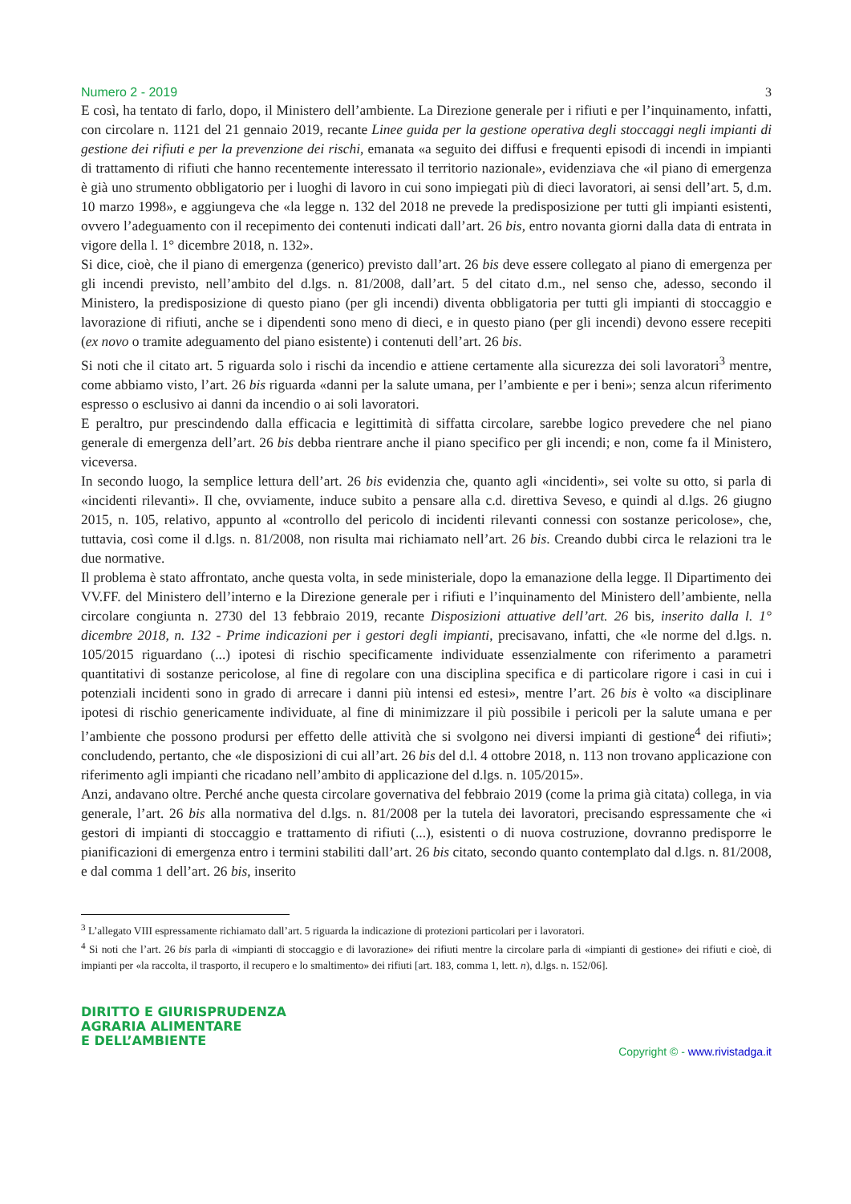Numero 2 - 2019 3
E così, ha tentato di farlo, dopo, il Ministero dell’ambiente. La Direzione generale per i rifiuti e per l’inquinamento, infatti, con circolare n. 1121 del 21 gennaio 2019, recante Linee guida per la gestione operativa degli stoccaggi negli impianti di gestione dei rifiuti e per la prevenzione dei rischi, emanata «a seguito dei diffusi e frequenti episodi di incendi in impianti di trattamento di rifiuti che hanno recentemente interessato il territorio nazionale», evidenziava che «il piano di emergenza è già uno strumento obbligatorio per i luoghi di lavoro in cui sono impiegati più di dieci lavoratori, ai sensi dell’art. 5, d.m. 10 marzo 1998», e aggiungeva che «la legge n. 132 del 2018 ne prevede la predisposizione per tutti gli impianti esistenti, ovvero l’adeguamento con il recepimento dei contenuti indicati dall’art. 26 bis, entro novanta giorni dalla data di entrata in vigore della l. 1° dicembre 2018, n. 132».
Si dice, cioè, che il piano di emergenza (generico) previsto dall’art. 26 bis deve essere collegato al piano di emergenza per gli incendi previsto, nell’ambito del d.lgs. n. 81/2008, dall’art. 5 del citato d.m., nel senso che, adesso, secondo il Ministero, la predisposizione di questo piano (per gli incendi) diventa obbligatoria per tutti gli impianti di stoccaggio e lavorazione di rifiuti, anche se i dipendenti sono meno di dieci, e in questo piano (per gli incendi) devono essere recepiti (ex novo o tramite adeguamento del piano esistente) i contenuti dell’art. 26 bis.
Si noti che il citato art. 5 riguarda solo i rischi da incendio e attiene certamente alla sicurezza dei soli lavoratori<sup>3</sup> mentre, come abbiamo visto, l’art. 26 bis riguarda «danni per la salute umana, per l’ambiente e per i beni»; senza alcun riferimento espresso o esclusivo ai danni da incendio o ai soli lavoratori.
E peraltro, pur prescindendo dalla efficacia e legittimità di siffatta circolare, sarebbe logico prevedere che nel piano generale di emergenza dell’art. 26 bis debba rientrare anche il piano specifico per gli incendi; e non, come fa il Ministero, viceversa.
In secondo luogo, la semplice lettura dell’art. 26 bis evidenzia che, quanto agli «incidenti», sei volte su otto, si parla di «incidenti rilevanti». Il che, ovviamente, induce subito a pensare alla c.d. direttiva Seveso, e quindi al d.lgs. 26 giugno 2015, n. 105, relativo, appunto al «controllo del pericolo di incidenti rilevanti connessi con sostanze pericolose», che, tuttavia, così come il d.lgs. n. 81/2008, non risulta mai richiamato nell’art. 26 bis. Creando dubbi circa le relazioni tra le due normative.
Il problema è stato affrontato, anche questa volta, in sede ministeriale, dopo la emanazione della legge. Il Dipartimento dei VV.FF. del Ministero dell’interno e la Direzione generale per i rifiuti e l’inquinamento del Ministero dell’ambiente, nella circolare congiunta n. 2730 del 13 febbraio 2019, recante Disposizioni attuative dell’art. 26 bis, inserito dalla l. 1° dicembre 2018, n. 132 - Prime indicazioni per i gestori degli impianti, precisavano, infatti, che «le norme del d.lgs. n. 105/2015 riguardano (...) ipotesi di rischio specificamente individuate essenzialmente con riferimento a parametri quantitativi di sostanze pericolose, al fine di regolare con una disciplina specifica e di particolare rigore i casi in cui i potenziali incidenti sono in grado di arrecare i danni più intensi ed estesi», mentre l’art. 26 bis è volto «a disciplinare ipotesi di rischio genericamente individuate, al fine di minimizzare il più possibile i pericoli per la salute umana e per l’ambiente che possono prodursi per effetto delle attività che si svolgono nei diversi impianti di gestione<sup>4</sup> dei rifiuti»; concludendo, pertanto, che «le disposizioni di cui all’art. 26 bis del d.l. 4 ottobre 2018, n. 113 non trovano applicazione con riferimento agli impianti che ricadano nell’ambito di applicazione del d.lgs. n. 105/2015».
Anzi, andavano oltre. Perché anche questa circolare governativa del febbraio 2019 (come la prima già citata) collega, in via generale, l’art. 26 bis alla normativa del d.lgs. n. 81/2008 per la tutela dei lavoratori, precisando espressamente che «i gestori di impianti di stoccaggio e trattamento di rifiuti (...), esistenti o di nuova costruzione, dovranno predisporre le pianificazioni di emergenza entro i termini stabiliti dall’art. 26 bis citato, secondo quanto contemplato dal d.lgs. n. 81/2008, e dal comma 1 dell’art. 26 bis, inserito
<sup>3</sup> L’allegato VIII espressamente richiamato dall’art. 5 riguarda la indicazione di protezioni particolari per i lavoratori.
<sup>4</sup> Si noti che l’art. 26 bis parla di «impianti di stoccaggio e di lavorazione» dei rifiuti mentre la circolare parla di «impianti di gestione» dei rifiuti e cioè, di impianti per «la raccolta, il trasporto, il recupero e lo smaltimento» dei rifiuti [art. 183, comma 1, lett. n), d.lgs. n. 152/06].
DIRITTO E GIURISPRUDENZA
AGRARIA ALIMENTARE
E DELL’AMBIENTE
Copyright © - www.rivistadga.it